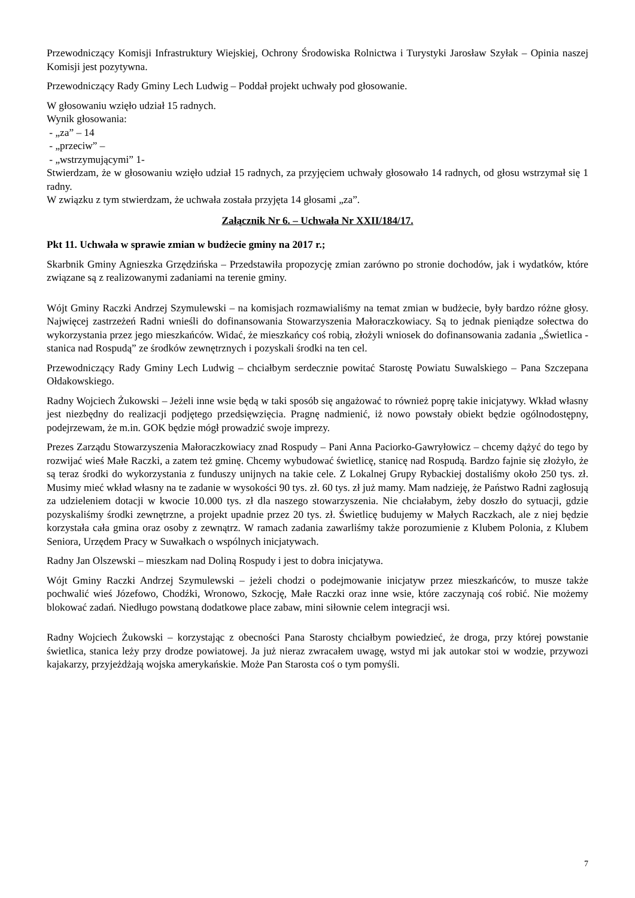Przewodniczący Komisji Infrastruktury Wiejskiej, Ochrony Środowiska Rolnictwa i Turystyki Jarosław Szyłak – Opinia naszej Komisji jest pozytywna.
Przewodniczący Rady Gminy Lech Ludwig – Poddał projekt uchwały pod głosowanie.
W głosowaniu wzięło udział 15 radnych.
Wynik głosowania:
- „za” – 14
- „przeciw” –
- „wstrzymującymi” 1-
Stwierdzam, że w głosowaniu wzięło udział 15 radnych, za przyjęciem uchwały głosowało 14 radnych, od głosu wstrzymał się 1 radny.
W związku z tym stwierdzam, że uchwała została przyjęta 14 głosami „za”.
Załącznik Nr 6. – Uchwała Nr XXII/184/17.
Pkt 11. Uchwała w sprawie zmian w budżecie gminy na 2017 r.;
Skarbnik Gminy Agnieszka Grzędzińska – Przedstawiła propozycję zmian zarówno po stronie dochodów, jak i wydatków, które związane są z realizowanymi zadaniami na terenie gminy.
Wójt Gminy Raczki Andrzej Szymulewski – na komisjach rozmawialiśmy na temat zmian w budżecie, były bardzo różne głosy. Najwięcej zastrzeżeń Radni wnieśli do dofinansowania Stowarzyszenia Małoraczkowiacy. Są to jednak pieniądze sołectwa do wykorzystania przez jego mieszkańców. Widać, że mieszkańcy coś robią, złożyli wniosek do dofinansowania zadania „Świetlica - stanica nad Rospudą” ze środków zewnętrznych i pozyskali środki na ten cel.
Przewodniczący Rady Gminy Lech Ludwig – chciałbym serdecznie powitać Starostę Powiatu Suwalskiego – Pana Szczepana Ołdakowskiego.
Radny Wojciech Żukowski – Jeżeli inne wsie będą w taki sposób się angażować to również poprę takie inicjatywy. Wkład własny jest niezbędny do realizacji podjętego przedsięwzięcia. Pragnę nadmienić, iż nowo powstały obiekt będzie ogólnodostępny, podejrzewam, że m.in. GOK będzie mógł prowadzić swoje imprezy.
Prezes Zarządu Stowarzyszenia Małoraczkowiacy znad Rospudy – Pani Anna Paciorko-Gawryłowicz – chcemy dążyć do tego by rozwijać wieś Małe Raczki, a zatem też gminę. Chcemy wybudować świetlicę, stanicę nad Rospudą. Bardzo fajnie się złożyło, że są teraz środki do wykorzystania z funduszy unijnych na takie cele. Z Lokalnej Grupy Rybackiej dostaliśmy około 250 tys. zł. Musimy mieć wkład własny na te zadanie w wysokości 90 tys. zł. 60 tys. zł już mamy. Mam nadzieję, że Państwo Radni zagłosują za udzieleniem dotacji w kwocie 10.000 tys. zł dla naszego stowarzyszenia. Nie chciałabym, żeby doszło do sytuacji, gdzie pozyskaliśmy środki zewnętrzne, a projekt upadnie przez 20 tys. zł. Świetlicę budujemy w Małych Raczkach, ale z niej będzie korzystała cała gmina oraz osoby z zewnątrz. W ramach zadania zawarliśmy także porozumienie z Klubem Polonia, z Klubem Seniora, Urzędem Pracy w Suwałkach o wspólnych inicjatywach.
Radny Jan Olszewski – mieszkam nad Doliną Rospudy i jest to dobra inicjatywa.
Wójt Gminy Raczki Andrzej Szymulewski – jeżeli chodzi o podejmowanie inicjatyw przez mieszkańców, to musze także pochwalić wieś Józefowo, Chodźki, Wronowo, Szkocję, Małe Raczki oraz inne wsie, które zaczynają coś robić. Nie możemy blokować zadań. Niedługo powstaną dodatkowe place zabaw, mini siłownie celem integracji wsi.
Radny Wojciech Żukowski – korzystając z obecności Pana Starosty chciałbym powiedzieć, że droga, przy której powstanie świetlica, stanica leży przy drodze powiatowej. Ja już nieraz zwracałem uwagę, wstyd mi jak autokar stoi w wodzie, przywozi kajakarzy, przyjeżdżają wojska amerykańskie. Może Pan Starosta coś o tym pomyśli.
7